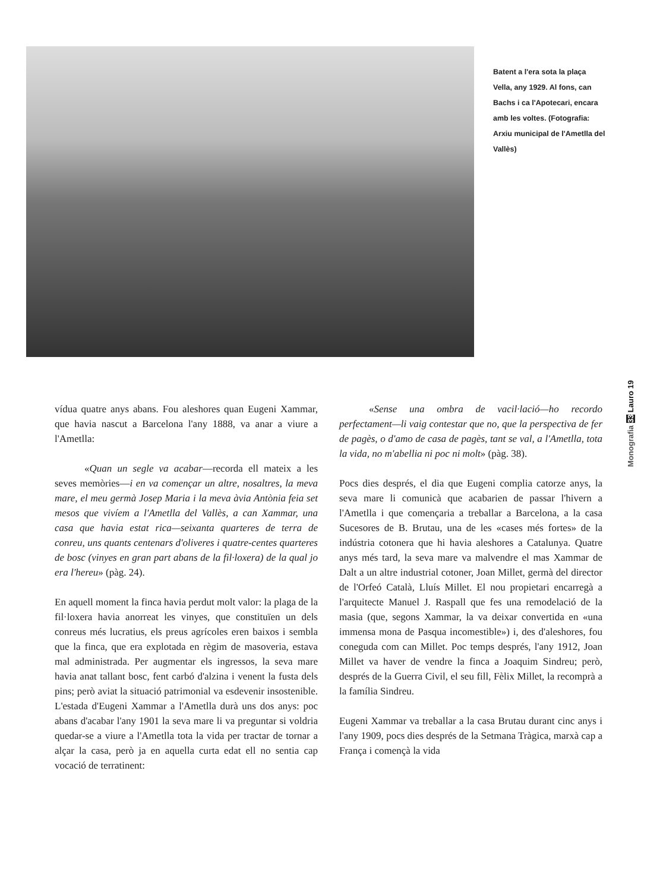Batent a l'era sota la plaça Vella, any 1929. Al fons, can Bachs i ca l'Apotecari, encara amb les voltes. (Fotografia: Arxiu municipal de l'Ametlla del Vallès)
Monografia 33 Lauro 19
vídua quatre anys abans. Fou aleshores quan Eugeni Xammar, que havia nascut a Barcelona l'any 1888, va anar a viure a l'Ametlla:
«Quan un segle va acabar—recorda ell mateix a les seves memòries—i en va començar un altre, nosaltres, la meva mare, el meu germà Josep Maria i la meva àvia Antònia feia set mesos que vivíem a l'Ametlla del Vallès, a can Xammar, una casa que havia estat rica—seixanta quarteres de terra de conreu, uns quants centenars d'oliveres i quatre-centes quarteres de bosc (vinyes en gran part abans de la fil·loxera) de la qual jo era l'hereu» (pàg. 24).
En aquell moment la finca havia perdut molt valor: la plaga de la fil·loxera havia anorreat les vinyes, que constituïen un dels conreus més lucratius, els preus agrícoles eren baixos i sembla que la finca, que era explotada en règim de masoveria, estava mal administrada. Per augmentar els ingressos, la seva mare havia anat tallant bosc, fent carbó d'alzina i venent la fusta dels pins; però aviat la situació patrimonial va esdevenir insostenible. L'estada d'Eugeni Xammar a l'Ametlla durà uns dos anys: poc abans d'acabar l'any 1901 la seva mare li va preguntar si voldria quedar-se a viure a l'Ametlla tota la vida per tractar de tornar a alçar la casa, però ja en aquella curta edat ell no sentia cap vocació de terratinent:
«Sense una ombra de vacil·lació—ho recordo perfectament—li vaig contestar que no, que la perspectiva de fer de pagès, o d'amo de casa de pagès, tant se val, a l'Ametlla, tota la vida, no m'abellia ni poc ni molt» (pàg. 38).
Pocs dies després, el dia que Eugeni complia catorze anys, la seva mare li comunicà que acabarien de passar l'hivern a l'Ametlla i que començaria a treballar a Barcelona, a la casa Sucesores de B. Brutau, una de les «cases més fortes» de la indústria cotonera que hi havia aleshores a Catalunya. Quatre anys més tard, la seva mare va malvendre el mas Xammar de Dalt a un altre industrial cotoner, Joan Millet, germà del director de l'Orfeó Català, Lluís Millet. El nou propietari encarregà a l'arquitecte Manuel J. Raspall que fes una remodelació de la masia (que, segons Xammar, la va deixar convertida en «una immensa mona de Pasqua incomestible») i, des d'aleshores, fou coneguda com can Millet. Poc temps després, l'any 1912, Joan Millet va haver de vendre la finca a Joaquim Sindreu; però, després de la Guerra Civil, el seu fill, Fèlix Millet, la recomprà a la família Sindreu.
Eugeni Xammar va treballar a la casa Brutau durant cinc anys i l'any 1909, pocs dies després de la Setmana Tràgica, marxà cap a França i començà la vida